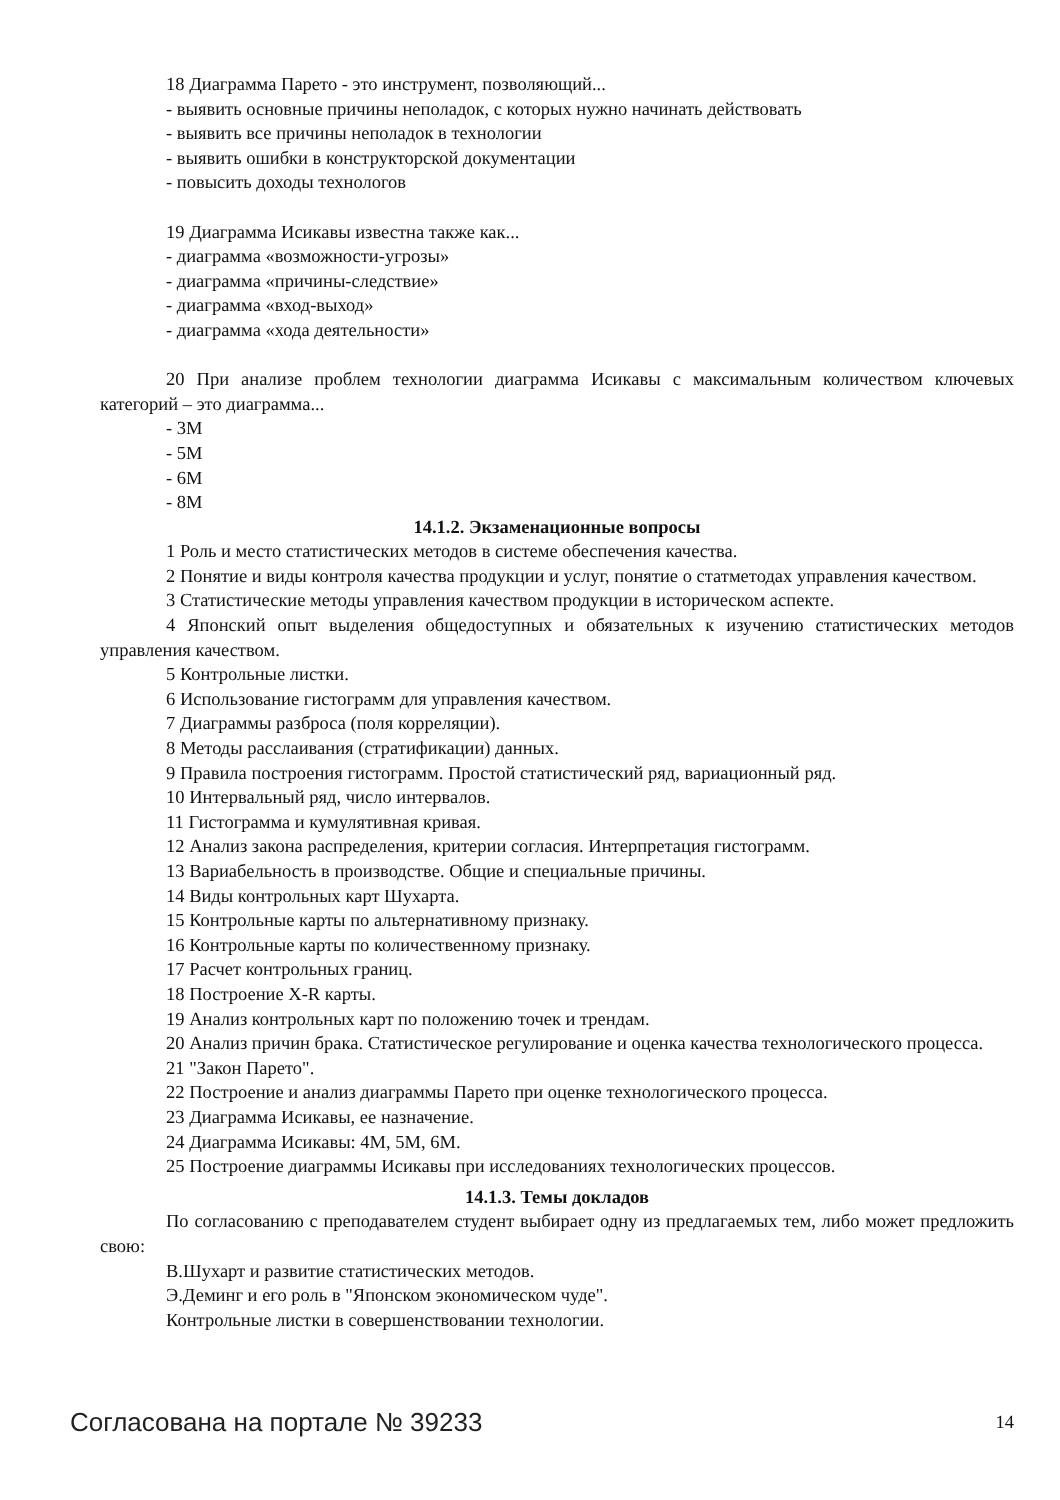18 Диаграмма Парето - это инструмент, позволяющий...
- выявить основные причины неполадок, с которых нужно начинать действовать
- выявить все причины неполадок в технологии
- выявить ошибки в конструкторской документации
- повысить доходы технологов
19 Диаграмма Исикавы известна также как...
- диаграмма «возможности-угрозы»
- диаграмма «причины-следствие»
- диаграмма «вход-выход»
- диаграмма «хода деятельности»
20 При анализе проблем технологии диаграмма Исикавы с максимальным количеством ключевых категорий – это диаграмма...
- 3М
- 5М
- 6М
- 8М
14.1.2. Экзаменационные вопросы
1 Роль и место статистических методов в системе обеспечения качества.
2 Понятие и виды контроля качества продукции и услуг, понятие о статметодах управления качеством.
3 Статистические методы управления качеством продукции в историческом аспекте.
4 Японский опыт выделения общедоступных и обязательных к изучению статистических методов управления качеством.
5 Контрольные листки.
6 Использование гистограмм для управления качеством.
7 Диаграммы разброса (поля корреляции).
8 Методы расслаивания (стратификации) данных.
9 Правила построения гистограмм. Простой статистический ряд, вариационный ряд.
10 Интервальный ряд, число интервалов.
11 Гистограмма и кумулятивная кривая.
12 Анализ закона распределения, критерии согласия. Интерпретация гистограмм.
13 Вариабельность в производстве. Общие и специальные причины.
14 Виды контрольных карт Шухарта.
15 Контрольные карты по альтернативному признаку.
16 Контрольные карты по количественному признаку.
17 Расчет контрольных границ.
18 Построение X-R карты.
19 Анализ контрольных карт по положению точек и трендам.
20 Анализ причин брака. Статистическое регулирование и оценка качества технологического процесса.
21 "Закон Парето".
22 Построение и анализ диаграммы Парето при оценке технологического процесса.
23 Диаграмма Исикавы, ее назначение.
24 Диаграмма Исикавы: 4М, 5М, 6М.
25 Построение диаграммы Исикавы при исследованиях технологических процессов.
14.1.3. Темы докладов
По согласованию с преподавателем студент выбирает одну из предлагаемых тем, либо может предложить свою:
В.Шухарт и развитие статистических методов.
Э.Деминг и его роль в "Японском экономическом чуде".
Контрольные листки в совершенствовании технологии.
Согласована на портале № 39233 14